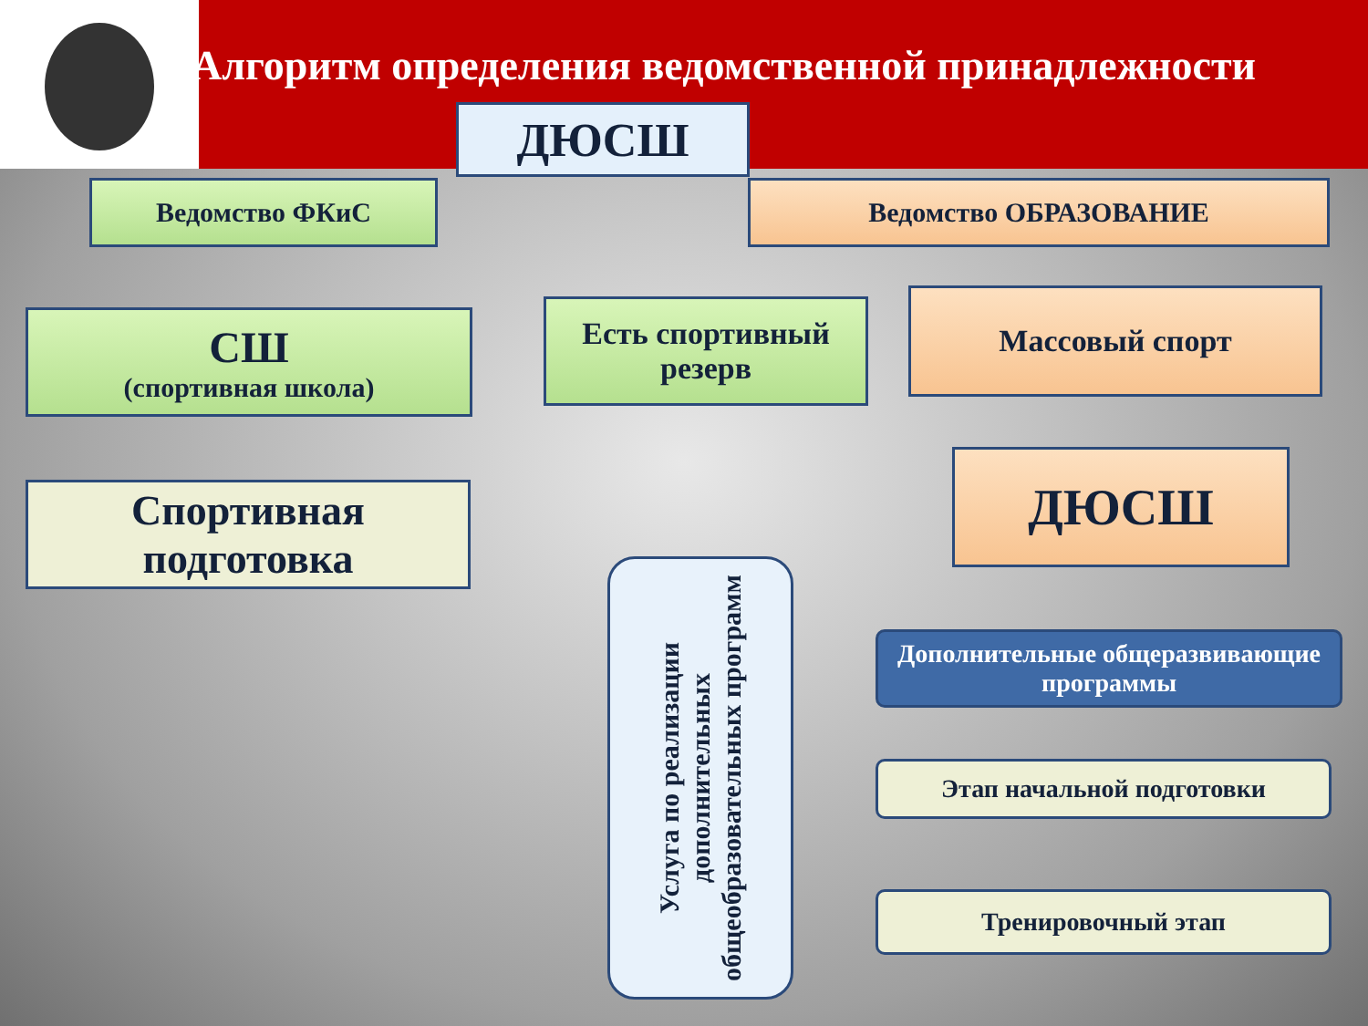Алгоритм определения ведомственной принадлежности
ДЮСШ
Ведомство ФКиС Ведомство ОБРАЗОВАНИЕ
СШ
(спортивная школа)
Есть спортивный резерв
Массовый спорт
Спортивная подготовка
ДЮСШ
Услуга по реализации дополнительных общеобразовательных программ
Дополнительные общеразвивающие программы
Этап начальной подготовки
Тренировочный этап